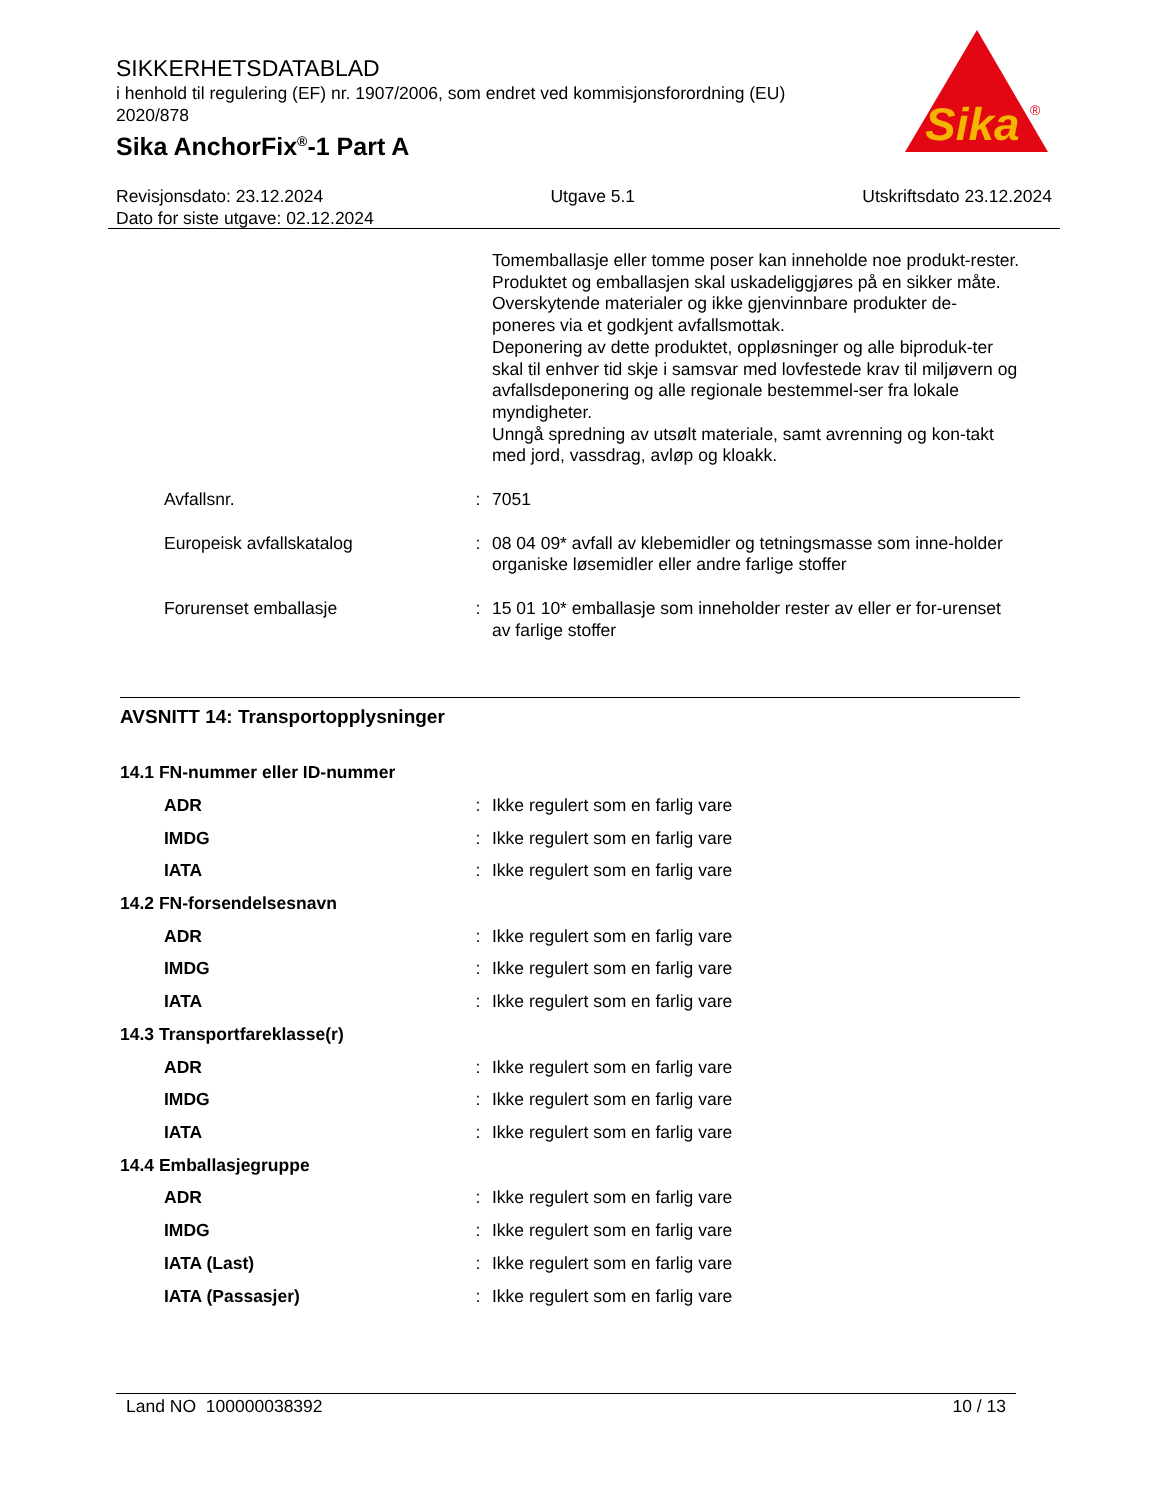SIKKERHETSDATABLAD
i henhold til regulering (EF) nr. 1907/2006, som endret ved kommisjonsforordning (EU) 2020/878
Sika AnchorFix<sup>®</sup>-1 Part A
Sika
®
Revisjonsdato: 23.12.2024 Utgave 5.1 Utskriftsdato 23.12.2024
Dato for siste utgave: 02.12.2024
| | | Tomemballasje eller tomme poser kan inneholde noe produkt-rester. Produktet og emballasjen skal uskadeliggjøres på en sikker måte. Overskytende materialer og ikke gjenvinnbare produkter de-poneres via et godkjent avfallsmottak. Deponering av dette produktet, oppløsninger og alle biproduk-ter skal til enhver tid skje i samsvar med lovfestede krav til miljøvern og avfallsdeponering og alle regionale bestemmel-ser fra lokale myndigheter. Unngå spredning av utsølt materiale, samt avrenning og kon-takt med jord, vassdrag, avløp og kloakk. |
| Avfallsnr. | : | 7051 |
| Europeisk avfallskatalog | : | 08 04 09* avfall av klebemidler og tetningsmasse som inne-holder organiske løsemidler eller andre farlige stoffer |
| Forurenset emballasje | : | 15 01 10* emballasje som inneholder rester av eller er for-urenset av farlige stoffer |
AVSNITT 14: Transportopplysninger
| 14.1 FN-nummer eller ID-nummer | | |
| ADR | : | Ikke regulert som en farlig vare |
| IMDG | : | Ikke regulert som en farlig vare |
| IATA | : | Ikke regulert som en farlig vare |
| 14.2 FN-forsendelsesnavn | | |
| ADR | : | Ikke regulert som en farlig vare |
| IMDG | : | Ikke regulert som en farlig vare |
| IATA | : | Ikke regulert som en farlig vare |
| 14.3 Transportfareklasse(r) | | |
| ADR | : | Ikke regulert som en farlig vare |
| IMDG | : | Ikke regulert som en farlig vare |
| IATA | : | Ikke regulert som en farlig vare |
| 14.4 Emballasjegruppe | | |
| ADR | : | Ikke regulert som en farlig vare |
| IMDG | : | Ikke regulert som en farlig vare |
| IATA (Last) | : | Ikke regulert som en farlig vare |
| IATA (Passasjer) | : | Ikke regulert som en farlig vare |
Land NO 100000038392 10 / 13